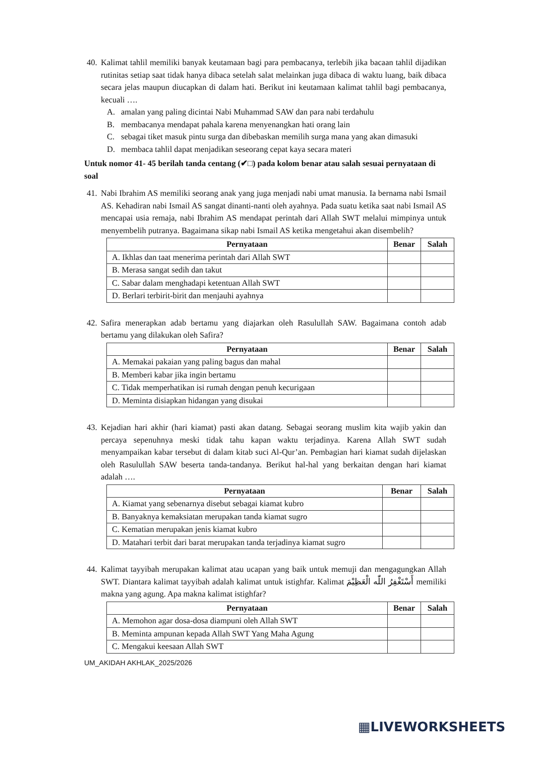40.
Kalimat tahlil memiliki banyak keutamaan bagi para pembacanya, terlebih jika bacaan tahlil dijadikan rutinitas setiap saat tidak hanya dibaca setelah salat melainkan juga dibaca di waktu luang, baik dibaca secara jelas maupun diucapkan di dalam hati. Berikut ini keutamaan kalimat tahlil bagi pembacanya, kecuali ….
A. amalan yang paling dicintai Nabi Muhammad SAW dan para nabi terdahulu
B. membacanya mendapat pahala karena menyenangkan hati orang lain
C. sebagai tiket masuk pintu surga dan dibebaskan memilih surga mana yang akan dimasuki
D. membaca tahlil dapat menjadikan seseorang cepat kaya secara materi
Untuk nomor 41- 45 berilah tanda centang (✔□) pada kolom benar atau salah sesuai pernyataan di soal
41.
Nabi Ibrahim AS memiliki seorang anak yang juga menjadi nabi umat manusia. Ia bernama nabi Ismail AS. Kehadiran nabi Ismail AS sangat dinanti-nanti oleh ayahnya. Pada suatu ketika saat nabi Ismail AS mencapai usia remaja, nabi Ibrahim AS mendapat perintah dari Allah SWT melalui mimpinya untuk menyembelih putranya. Bagaimana sikap nabi Ismail AS ketika mengetahui akan disembelih?
| Pernyataan | Benar | Salah |
| --- | --- | --- |
| A. Ikhlas dan taat menerima perintah dari Allah SWT | | |
| B. Merasa sangat sedih dan takut | | |
| C. Sabar dalam menghadapi ketentuan Allah SWT | | |
| D. Berlari terbirit-birit dan menjauhi ayahnya | | |
42.
Safira menerapkan adab bertamu yang diajarkan oleh Rasulullah SAW. Bagaimana contoh adab bertamu yang dilakukan oleh Safira?
| Pernyataan | Benar | Salah |
| --- | --- | --- |
| A. Memakai pakaian yang paling bagus dan mahal | | |
| B. Memberi kabar jika ingin bertamu | | |
| C. Tidak memperhatikan isi rumah dengan penuh kecurigaan | | |
| D. Meminta disiapkan hidangan yang disukai | | |
43.
Kejadian hari akhir (hari kiamat) pasti akan datang. Sebagai seorang muslim kita wajib yakin dan percaya sepenuhnya meski tidak tahu kapan waktu terjadinya. Karena Allah SWT sudah menyampaikan kabar tersebut di dalam kitab suci Al-Qur’an. Pembagian hari kiamat sudah dijelaskan oleh Rasulullah SAW beserta tanda-tandanya. Berikut hal-hal yang berkaitan dengan hari kiamat adalah ….
| Pernyataan | Benar | Salah |
| --- | --- | --- |
| A. Kiamat yang sebenarnya disebut sebagai kiamat kubro | | |
| B. Banyaknya kemaksiatan merupakan tanda kiamat sugro | | |
| C. Kematian merupakan jenis kiamat kubro | | |
| D. Matahari terbit dari barat merupakan tanda terjadinya kiamat sugro | | |
44.
Kalimat tayyibah merupakan kalimat atau ucapan yang baik untuk memuji dan mengagungkan Allah SWT. Diantara kalimat tayyibah adalah kalimat untuk istighfar. Kalimat أَسْتَغْفِرُ اللّٰه الْعَظِيْمَ memiliki makna yang agung. Apa makna kalimat istighfar?
| Pernyataan | Benar | Salah |
| --- | --- | --- |
| A. Memohon agar dosa-dosa diampuni oleh Allah SWT | | |
| B. Meminta ampunan kepada Allah SWT Yang Maha Agung | | |
| C. Mengakui keesaan Allah SWT | | |
UM_AKIDAH AKHLAK_2025/2026
▦LIVEWORKSHEETS